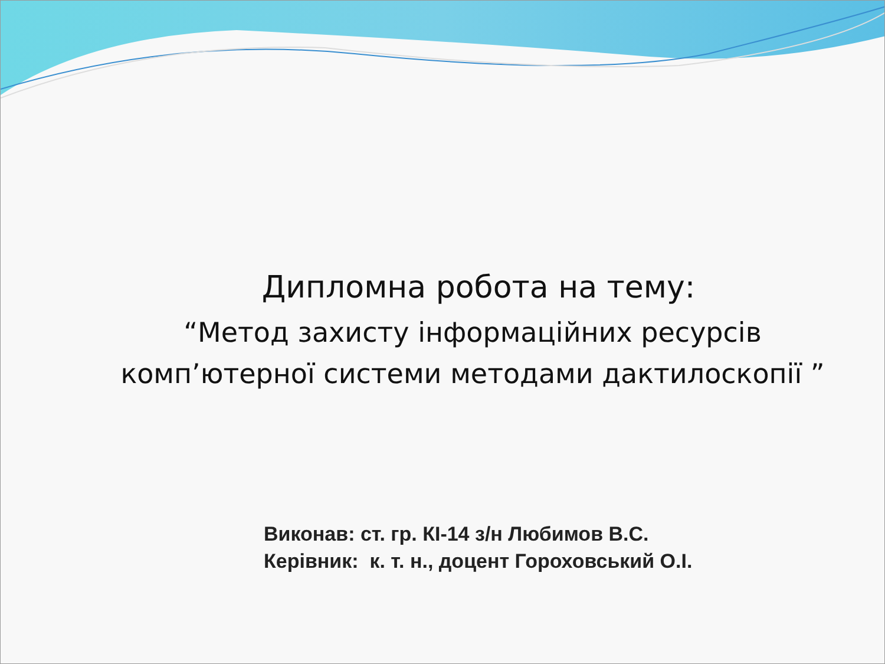Дипломна робота на тему:
“Метод захисту інформаційних ресурсів
комп’ютерної системи методами дактилоскопії ”
Виконав: ст. гр. КІ-14 з/н Любимов В.С.
Керівник: к. т. н., доцент Гороховський О.І.